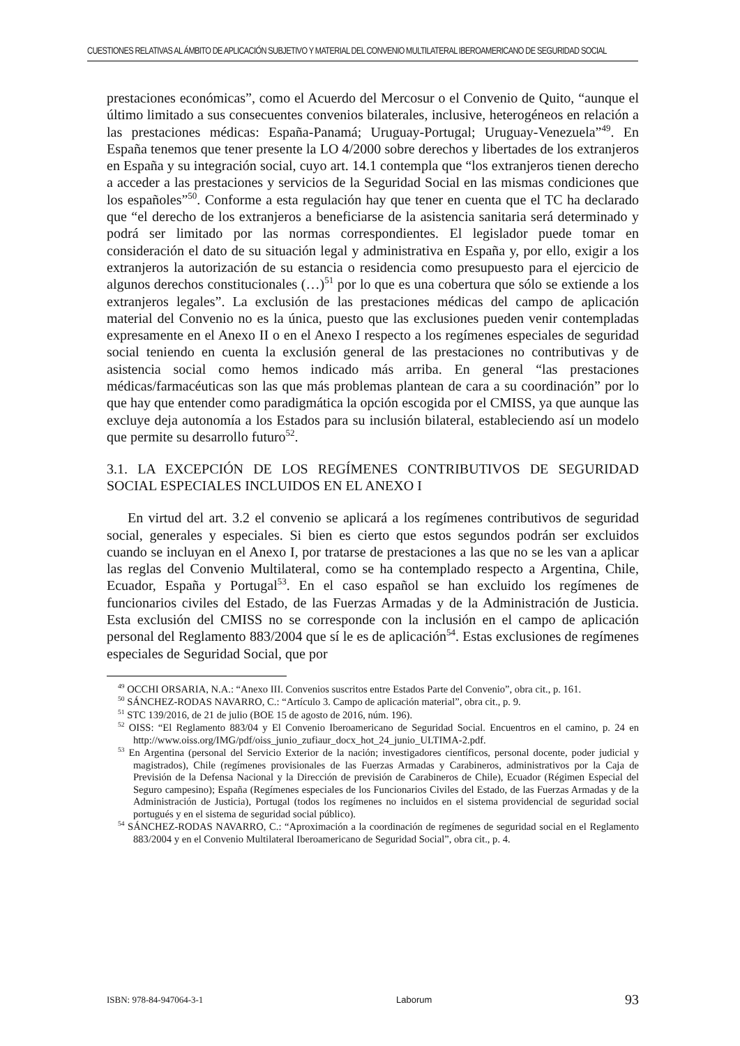CUESTIONES RELATIVAS AL ÁMBITO DE APLICACIÓN SUBJETIVO Y MATERIAL DEL CONVENIO MULTILATERAL IBEROAMERICANO DE SEGURIDAD SOCIAL
prestaciones económicas”, como el Acuerdo del Mercosur o el Convenio de Quito, “aunque el último limitado a sus consecuentes convenios bilaterales, inclusive, heterogéneos en relación a las prestaciones médicas: España-Panamá; Uruguay-Portugal; Uruguay-Venezuela”<sup>49</sup>. En España tenemos que tener presente la LO 4/2000 sobre derechos y libertades de los extranjeros en España y su integración social, cuyo art. 14.1 contempla que “los extranjeros tienen derecho a acceder a las prestaciones y servicios de la Seguridad Social en las mismas condiciones que los españoles”<sup>50</sup>. Conforme a esta regulación hay que tener en cuenta que el TC ha declarado que “el derecho de los extranjeros a beneficiarse de la asistencia sanitaria será determinado y podrá ser limitado por las normas correspondientes. El legislador puede tomar en consideración el dato de su situación legal y administrativa en España y, por ello, exigir a los extranjeros la autorización de su estancia o residencia como presupuesto para el ejercicio de algunos derechos constitucionales (…)<sup>51</sup> por lo que es una cobertura que sólo se extiende a los extranjeros legales”. La exclusión de las prestaciones médicas del campo de aplicación material del Convenio no es la única, puesto que las exclusiones pueden venir contempladas expresamente en el Anexo II o en el Anexo I respecto a los regímenes especiales de seguridad social teniendo en cuenta la exclusión general de las prestaciones no contributivas y de asistencia social como hemos indicado más arriba. En general “las prestaciones médicas/farmacéuticas son las que más problemas plantean de cara a su coordinación” por lo que hay que entender como paradigmática la opción escogida por el CMISS, ya que aunque las excluye deja autonomía a los Estados para su inclusión bilateral, estableciendo así un modelo que permite su desarrollo futuro<sup>52</sup>.
3.1. LA EXCEPCIÓN DE LOS REGÍMENES CONTRIBUTIVOS DE SEGURIDAD SOCIAL ESPECIALES INCLUIDOS EN EL ANEXO I
En virtud del art. 3.2 el convenio se aplicará a los regímenes contributivos de seguridad social, generales y especiales. Si bien es cierto que estos segundos podrán ser excluidos cuando se incluyan en el Anexo I, por tratarse de prestaciones a las que no se les van a aplicar las reglas del Convenio Multilateral, como se ha contemplado respecto a Argentina, Chile, Ecuador, España y Portugal<sup>53</sup>. En el caso español se han excluido los regímenes de funcionarios civiles del Estado, de las Fuerzas Armadas y de la Administración de Justicia. Esta exclusión del CMISS no se corresponde con la inclusión en el campo de aplicación personal del Reglamento 883/2004 que sí le es de aplicación<sup>54</sup>. Estas exclusiones de regímenes especiales de Seguridad Social, que por
<sup>49</sup> OCCHI ORSARIA, N.A.: “Anexo III. Convenios suscritos entre Estados Parte del Convenio”, obra cit., p. 161.
<sup>50</sup> SÁNCHEZ-RODAS NAVARRO, C.: “Artículo 3. Campo de aplicación material”, obra cit., p. 9.
<sup>51</sup> STC 139/2016, de 21 de julio (BOE 15 de agosto de 2016, núm. 196).
<sup>52</sup> OISS: “El Reglamento 883/04 y El Convenio Iberoamericano de Seguridad Social. Encuentros en el camino, p. 24 en http://www.oiss.org/IMG/pdf/oiss_junio_zufiaur_docx_hot_24_junio_ULTIMA-2.pdf.
<sup>53</sup> En Argentina (personal del Servicio Exterior de la nación; investigadores científicos, personal docente, poder judicial y magistrados), Chile (regímenes provisionales de las Fuerzas Armadas y Carabineros, administrativos por la Caja de Previsión de la Defensa Nacional y la Dirección de previsión de Carabineros de Chile), Ecuador (Régimen Especial del Seguro campesino); España (Regímenes especiales de los Funcionarios Civiles del Estado, de las Fuerzas Armadas y de la Administración de Justicia), Portugal (todos los regímenes no incluidos en el sistema providencial de seguridad social portugués y en el sistema de seguridad social público).
<sup>54</sup> SÁNCHEZ-RODAS NAVARRO, C.: “Aproximación a la coordinación de regímenes de seguridad social en el Reglamento 883/2004 y en el Convenio Multilateral Iberoamericano de Seguridad Social”, obra cit., p. 4.
ISBN: 978-84-947064-3-1 Laborum 93